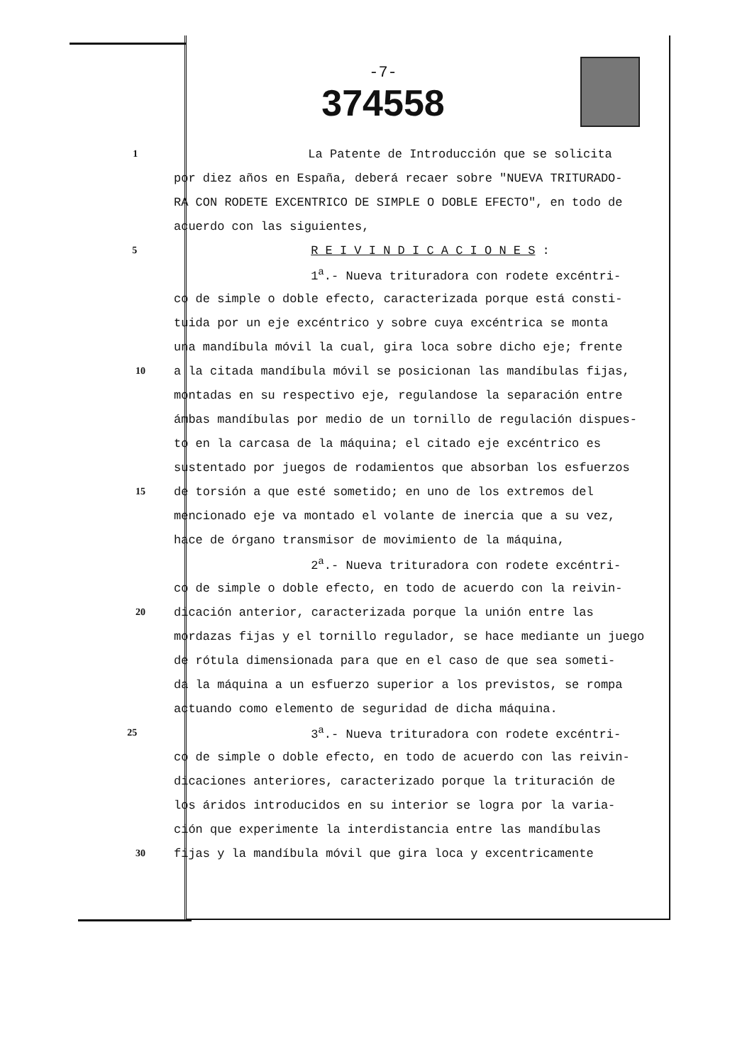-7-
374558
1
La Patente de Introducción que se solicita
por diez años en España, deberá recaer sobre "NUEVA TRITURADO-
RA CON RODETE EXCENTRICO DE SIMPLE O DOBLE EFECTO", en todo de
acuerdo con las siguientes,
5
R E I V I N D I C A C I O N E S :
1<sup>a</sup>.- Nueva trituradora con rodete excéntri-
co de simple o doble efecto, caracterizada porque está consti-
tuida por un eje excéntrico y sobre cuya excéntrica se monta
una mandíbula móvil la cual, gira loca sobre dicho eje; frente
10
a la citada mandíbula móvil se posicionan las mandíbulas fijas,
montadas en su respectivo eje, regulandose la separación entre
ámbas mandíbulas por medio de un tornillo de regulación dispues-
to en la carcasa de la máquina; el citado eje excéntrico es
sustentado por juegos de rodamientos que absorban los esfuerzos
15
de torsión a que esté sometido; en uno de los extremos del
mencionado eje va montado el volante de inercia que a su vez,
hace de órgano transmisor de movimiento de la máquina,
2<sup>a</sup>.- Nueva trituradora con rodete excéntri-
co de simple o doble efecto, en todo de acuerdo con la reivin-
20
dicación anterior, caracterizada porque la unión entre las
mordazas fijas y el tornillo regulador, se hace mediante un juego
de rótula dimensionada para que en el caso de que sea someti-
da la máquina a un esfuerzo superior a los previstos, se rompa
actuando como elemento de seguridad de dicha máquina.
25
3<sup>a</sup>.- Nueva trituradora con rodete excéntri-
co de simple o doble efecto, en todo de acuerdo con las reivin-
dicaciones anteriores, caracterizado porque la trituración de
los áridos introducidos en su interior se logra por la varia-
ción que experimente la interdistancia entre las mandíbulas
30
fijas y la mandíbula móvil que gira loca y excentricamente